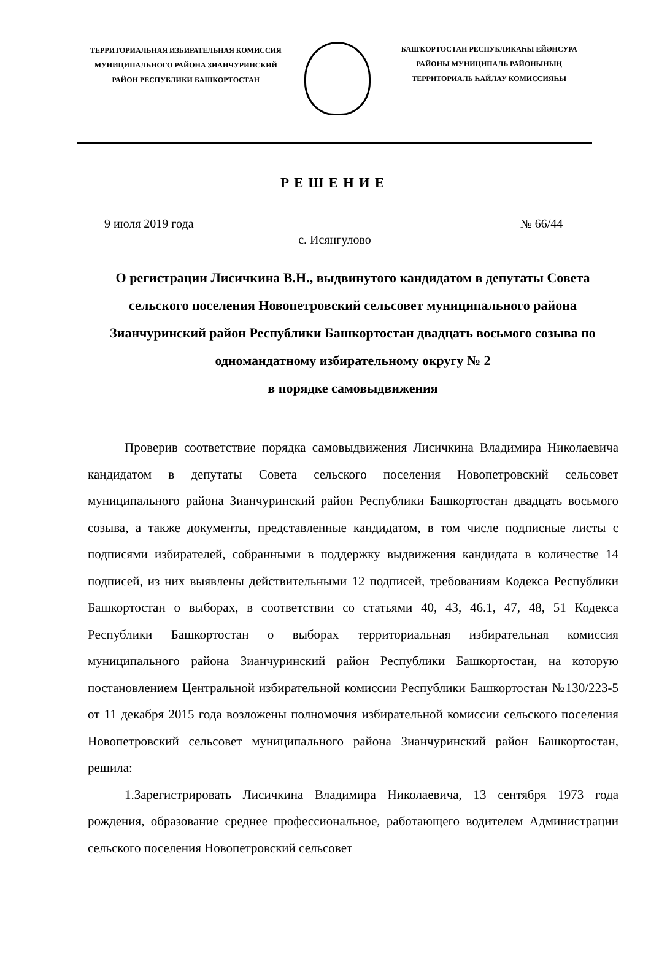ТЕРРИТОРИАЛЬНАЯ ИЗБИРАТЕЛЬНАЯ КОМИССИЯ
МУНИЦИПАЛЬНОГО РАЙОНА ЗИАНЧУРИНСКИЙ
РАЙОН РЕСПУБЛИКИ БАШКОРТОСТАН
БАШҠОРТОСТАН РЕСПУБЛИКАҺЫ ЕЙӘНСУРА
РАЙОНЫ МУНИЦИПАЛЬ РАЙОНЫНЫҢ
ТЕРРИТОРИАЛЬ ҺАЙЛАУ КОМИССИЯҺЫ
РЕШЕНИЕ
9 июля 2019 года № 66/44
с. Исянгулово
О регистрации Лисичкина В.Н., выдвинутого кандидатом в депутаты Совета сельского поселения Новопетровский сельсовет муниципального района Зианчуринский район Республики Башкортостан двадцать восьмого созыва по одномандатному избирательному округу № 2
в порядке самовыдвижения
Проверив соответствие порядка самовыдвижения Лисичкина Владимира Николаевича кандидатом в депутаты Совета сельского поселения Новопетровский сельсовет муниципального района Зианчуринский район Республики Башкортостан двадцать восьмого созыва, а также документы, представленные кандидатом, в том числе подписные листы с подписями избирателей, собранными в поддержку выдвижения кандидата в количестве 14 подписей, из них выявлены действительными 12 подписей, требованиям Кодекса Республики Башкортостан о выборах, в соответствии со статьями 40, 43, 46.1, 47, 48, 51 Кодекса Республики Башкортостан о выборах территориальная избирательная комиссия муниципального района Зианчуринский район Республики Башкортостан, на которую постановлением Центральной избирательной комиссии Республики Башкортостан №130/223-5 от 11 декабря 2015 года возложены полномочия избирательной комиссии сельского поселения Новопетровский сельсовет муниципального района Зианчуринский район Башкортостан, решила:
1.Зарегистрировать Лисичкина Владимира Николаевича, 13 сентября 1973 года рождения, образование среднее профессиональное, работающего водителем Администрации сельского поселения Новопетровский сельсовет